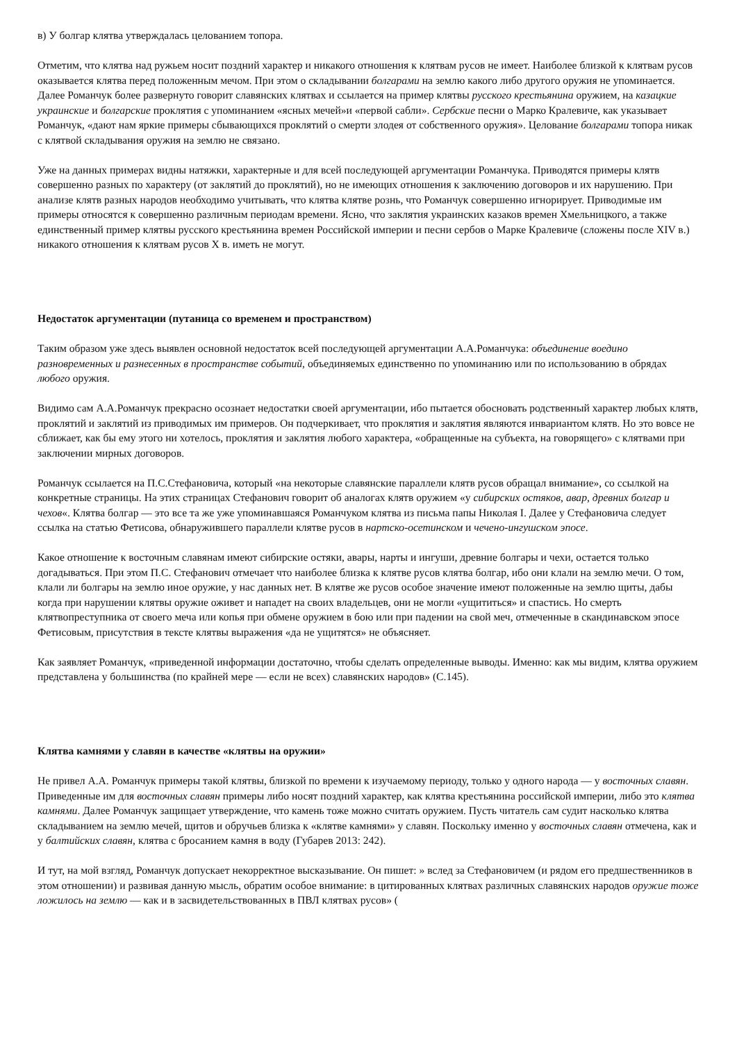в) У болгар клятва утверждалась целованием топора.
Отметим, что клятва над ружьем носит поздний характер и никакого отношения к клятвам русов не имеет. Наиболее близкой к клятвам русов оказывается клятва перед положенным мечом. При этом о складывании болгарами на землю какого либо другого оружия не упоминается. Далее Романчук более развернуто говорит славянских клятвах и ссылается на пример клятвы русского крестьянина оружием, на казацкие украинские и болгарские проклятия с упоминанием «ясных мечей»и «первой сабли». Сербские песни о Марко Кралевиче, как указывает Романчук, «дают нам яркие примеры сбывающихся проклятий о смерти злодея от собственного оружия». Целование болгарами топора никак с клятвой складывания оружия на землю не связано.
Уже на данных примерах видны натяжки, характерные и для всей последующей аргументации Романчука. Приводятся примеры клятв совершенно разных по характеру (от заклятий до проклятий), но не имеющих отношения к заключению договоров и их нарушению. При анализе клятв разных народов необходимо учитывать, что клятва клятве рознь, что Романчук совершенно игнорирует. Приводимые им примеры относятся к совершенно различным периодам времени. Ясно, что заклятия украинских казаков времен Хмельницкого, а также единственный пример клятвы русского крестьянина времен Российской империи и песни сербов о Марке Кралевиче (сложены после XIV в.) никакого отношения к клятвам русов X в. иметь не могут.
Недостаток аргументации (путаница со временем и пространством)
Таким образом уже здесь выявлен основной недостаток всей последующей аргументации А.А.Романчука: объединение воедино разновременных и разнесенных в пространстве событий, объединяемых единственно по упоминанию или по использованию в обрядах любого оружия.
Видимо сам А.А.Романчук прекрасно осознает недостатки своей аргументации, ибо пытается обосновать родственный характер любых клятв, проклятий и заклятий из приводимых им примеров. Он подчеркивает, что проклятия и заклятия являются инвариантом клятв. Но это вовсе не сближает, как бы ему этого ни хотелось, проклятия и заклятия любого характера, «обращенные на субъекта, на говорящего» с клятвами при заключении мирных договоров.
Романчук ссылается на П.С.Стефановича, который «на некоторые славянские параллели клятв русов обращал внимание», со ссылкой на конкретные страницы. На этих страницах Стефанович говорит об аналогах клятв оружием «у сибирских остяков, авар, древних болгар и чехов«. Клятва болгар — это все та же уже упоминавшаяся Романчуком клятва из письма папы Николая I. Далее у Стефановича следует ссылка на статью Фетисова, обнаружившего параллели клятве русов в нартско-осетинском и чечено-ингушском эпосе.
Какое отношение к восточным славянам имеют сибирские остяки, авары, нарты и ингуши, древние болгары и чехи, остается только догадываться. При этом П.С. Стефанович отмечает что наиболее близка к клятве русов клятва болгар, ибо они клали на землю мечи. О том, клали ли болгары на землю иное оружие, у нас данных нет. В клятве же русов особое значение имеют положенные на землю щиты, дабы когда при нарушении клятвы оружие оживет и нападет на своих владельцев, они не могли «ущититься» и спастись. Но смерть клятвопреступника от своего меча или копья при обмене оружием в бою или при падении на свой меч, отмеченные в скандинавском эпосе Фетисовым, присутствия в тексте клятвы выражения «да не ущитятся» не объясняет.
Как заявляет Романчук, «приведенной информации достаточно, чтобы сделать определенные выводы. Именно: как мы видим, клятва оружием представлена у большинства (по крайней мере — если не всех) славянских народов» (С.145).
Клятва камнями у славян в качестве «клятвы на оружии»
Не привел А.А. Романчук примеры такой клятвы, близкой по времени к изучаемому периоду, только у одного народа — у восточных славян. Приведенные им для восточных славян примеры либо носят поздний характер, как клятва крестьянина российской империи, либо это клятва камнями. Далее Романчук защищает утверждение, что камень тоже можно считать оружием. Пусть читатель сам судит насколько клятва складыванием на землю мечей, щитов и обручьев близка к «клятве камнями» у славян. Поскольку именно у восточных славян отмечена, как и у балтийских славян, клятва с бросанием камня в воду (Губарев 2013: 242).
И тут, на мой взгляд, Романчук допускает некорректное высказывание. Он пишет: » вслед за Стефановичем (и рядом его предшественников в этом отношении) и развивая данную мысль, обратим особое внимание: в цитированных клятвах различных славянских народов оружие тоже ложилось на землю — как и в засвидетельствованных в ПВЛ клятвах русов» (